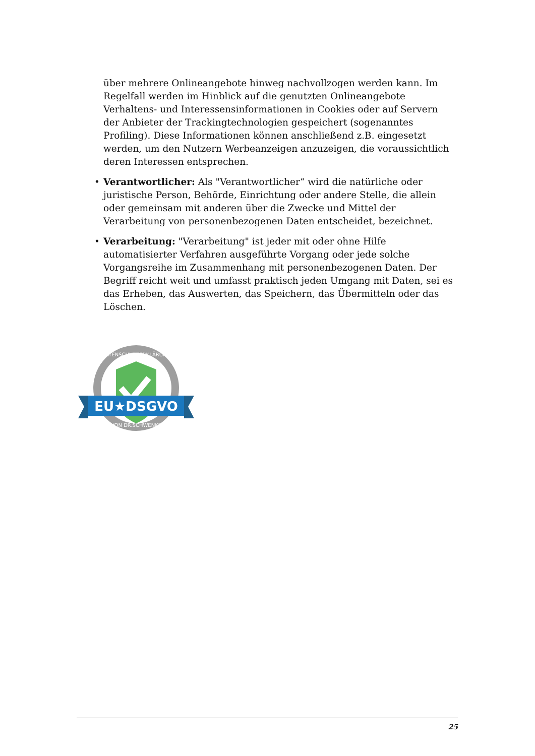über mehrere Onlineangebote hinweg nachvollzogen werden kann. Im Regelfall werden im Hinblick auf die genutzten Onlineangebote Verhaltens- und Interessensinformationen in Cookies oder auf Servern der Anbieter der Trackingtechnologien gespeichert (sogenanntes Profiling). Diese Informationen können anschließend z.B. eingesetzt werden, um den Nutzern Werbeanzeigen anzuzeigen, die voraussichtlich deren Interessen entsprechen.
• Verantwortlicher: Als "Verantwortlicher“ wird die natürliche oder juristische Person, Behörde, Einrichtung oder andere Stelle, die allein oder gemeinsam mit anderen über die Zwecke und Mittel der Verarbeitung von personenbezogenen Daten entscheidet, bezeichnet.
• Verarbeitung: "Verarbeitung" ist jeder mit oder ohne Hilfe automatisierter Verfahren ausgeführte Vorgang oder jede solche Vorgangsreihe im Zusammenhang mit personenbezogenen Daten. Der Begriff reicht weit und umfasst praktisch jeden Umgang mit Daten, sei es das Erheben, das Auswerten, das Speichern, das Übermitteln oder das Löschen.
EU★DSGVO
DATENSCHUTZERKLÄRUNG
VON DR.SCHWENKE
25